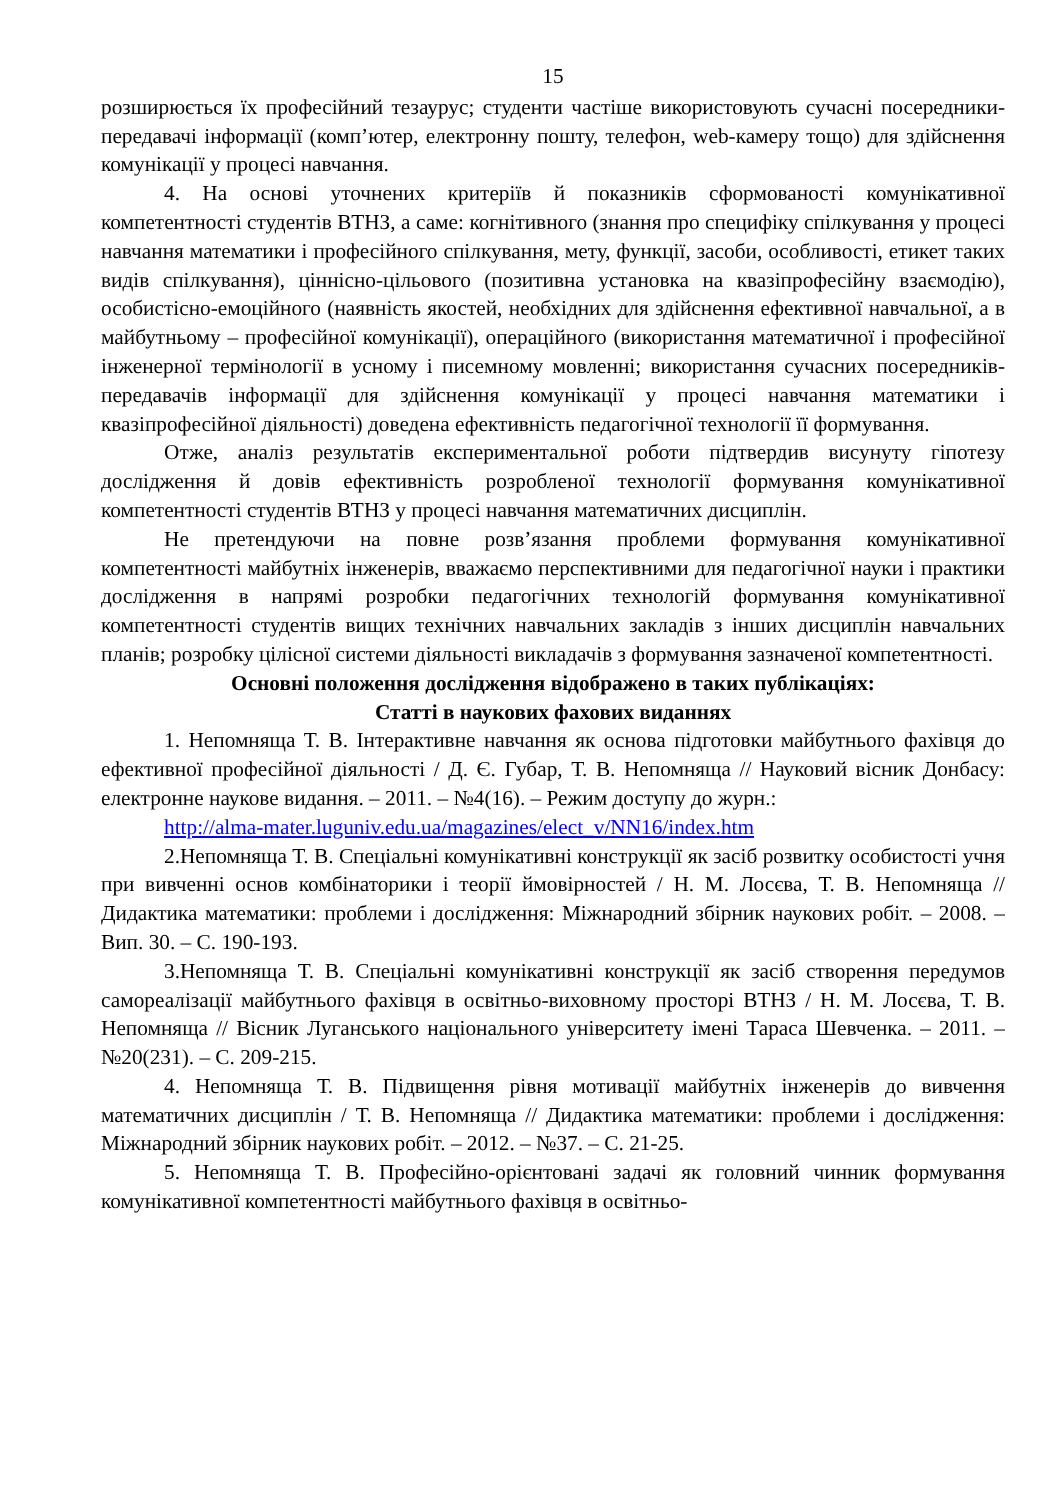15
розширюється їх професійний тезаурус; студенти частіше використовують сучасні посередники-передавачі інформації (комп’ютер, електронну пошту, телефон, web-камеру тощо) для здійснення комунікації у процесі навчання.
4. На основі уточнених критеріїв й показників сформованості комунікативної компетентності студентів ВТНЗ, а саме: когнітивного (знання про специфіку спілкування у процесі навчання математики і професійного спілкування, мету, функції, засоби, особливості, етикет таких видів спілкування), ціннісно-цільового (позитивна установка на квазіпрофесійну взаємодію), особистісно-емоційного (наявність якостей, необхідних для здійснення ефективної навчальної, а в майбутньому – професійної комунікації), операційного (використання математичної і професійної інженерної термінології в усному і писемному мовленні; використання сучасних посередників-передавачів інформації для здійснення комунікації у процесі навчання математики і квазіпрофесійної діяльності) доведена ефективність педагогічної технології її формування.
Отже, аналіз результатів експериментальної роботи підтвердив висунуту гіпотезу дослідження й довів ефективність розробленої технології формування комунікативної компетентності студентів ВТНЗ у процесі навчання математичних дисциплін.
Не претендуючи на повне розв’язання проблеми формування комунікативної компетентності майбутніх інженерів, вважаємо перспективними для педагогічної науки і практики дослідження в напрямі розробки педагогічних технологій формування комунікативної компетентності студентів вищих технічних навчальних закладів з інших дисциплін навчальних планів; розробку цілісної системи діяльності викладачів з формування зазначеної компетентності.
Основні положення дослідження відображено в таких публікаціях:
Статті в наукових фахових виданнях
1. Непомняща Т. В. Інтерактивне навчання як основа підготовки майбутнього фахівця до ефективної професійної діяльності / Д. Є. Губар, Т. В. Непомняща // Науковий вісник Донбасу: електронне наукове видання. – 2011. – №4(16). – Режим доступу до журн.:
http://alma-mater.luguniv.edu.ua/magazines/elect_v/NN16/index.htm
2.Непомняща Т. В. Спеціальні комунікативні конструкції як засіб розвитку особистості учня при вивченні основ комбінаторики і теорії ймовірностей / Н. М. Лосєва, Т. В. Непомняща // Дидактика математики: проблеми і дослідження: Міжнародний збірник наукових робіт. – 2008. – Вип. 30. – С. 190-193.
3.Непомняща Т. В. Спеціальні комунікативні конструкції як засіб створення передумов самореалізації майбутнього фахівця в освітньо-виховному просторі ВТНЗ / Н. М. Лосєва, Т. В. Непомняща // Вісник Луганського національного університету імені Тараса Шевченка. – 2011. – №20(231). – С. 209-215.
4. Непомняща Т. В. Підвищення рівня мотивації майбутніх інженерів до вивчення математичних дисциплін / Т. В. Непомняща // Дидактика математики: проблеми і дослідження: Міжнародний збірник наукових робіт. – 2012. – №37. – С. 21-25.
5. Непомняща Т. В. Професійно-орієнтовані задачі як головний чинник формування комунікативної компетентності майбутнього фахівця в освітньо-